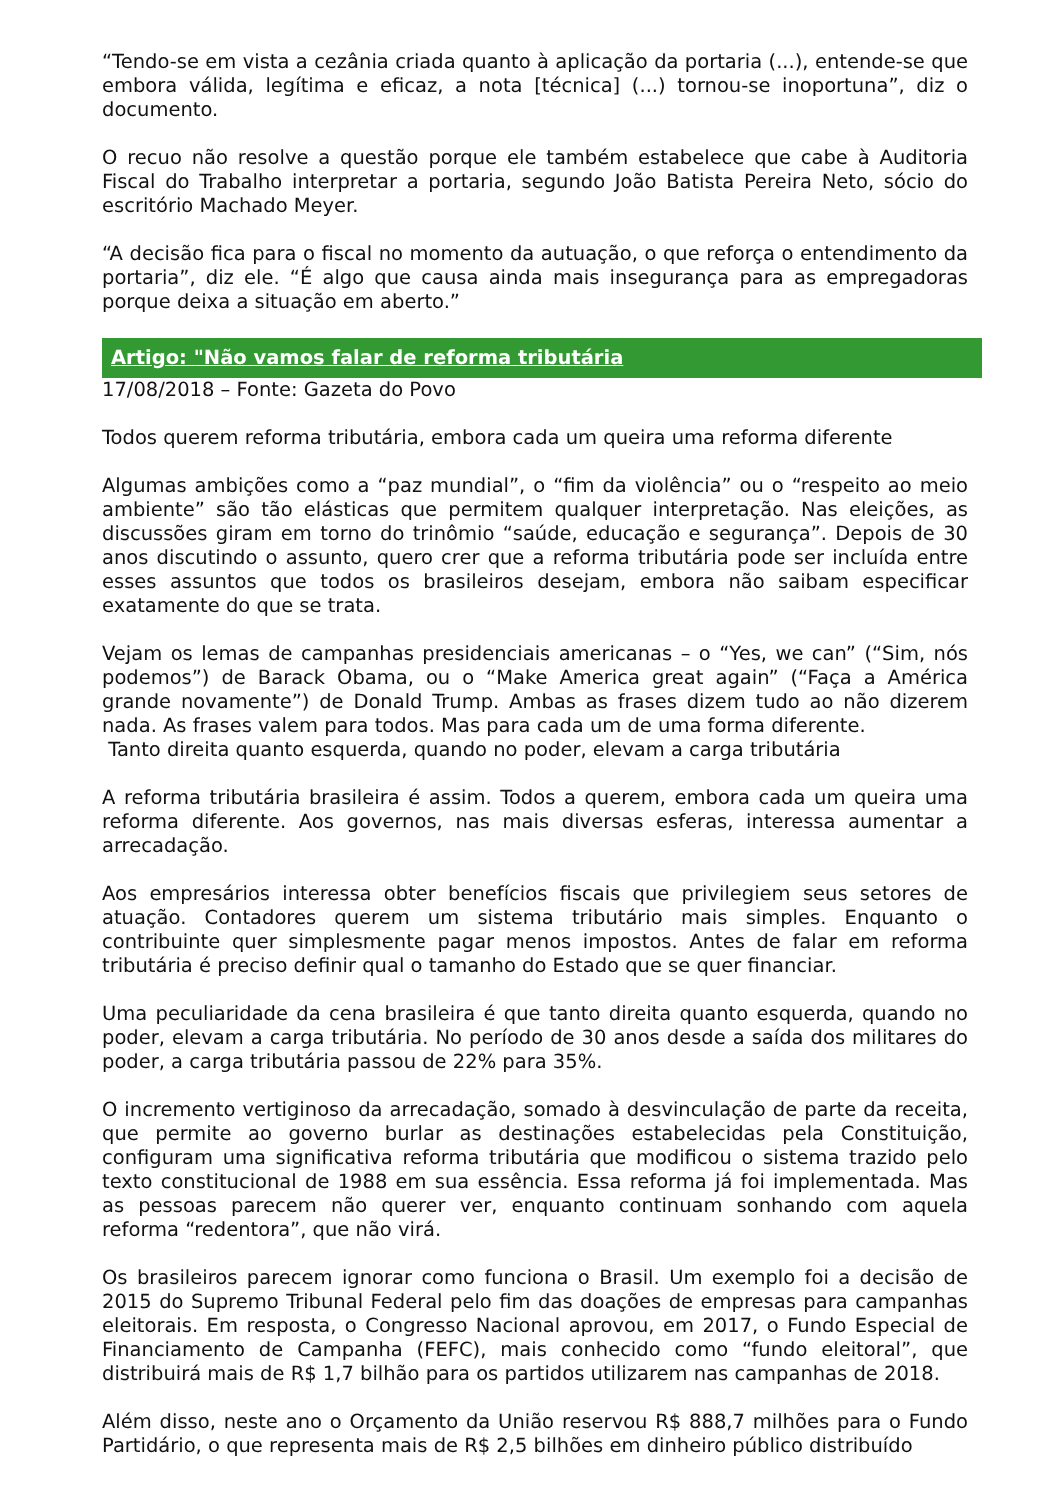“Tendo-se em vista a cezânia criada quanto à aplicação da portaria (...), entende-se que embora válida, legítima e eficaz, a nota [técnica] (...) tornou-se inoportuna”, diz o documento.
O recuo não resolve a questão porque ele também estabelece que cabe à Auditoria Fiscal do Trabalho interpretar a portaria, segundo João Batista Pereira Neto, sócio do escritório Machado Meyer.
“A decisão fica para o fiscal no momento da autuação, o que reforça o entendimento da portaria”, diz ele. “É algo que causa ainda mais insegurança para as empregadoras porque deixa a situação em aberto.”
Artigo: "Não vamos falar de reforma tributária
17/08/2018 – Fonte: Gazeta do Povo
Todos querem reforma tributária, embora cada um queira uma reforma diferente
Algumas ambições como a “paz mundial”, o “fim da violência” ou o “respeito ao meio ambiente” são tão elásticas que permitem qualquer interpretação. Nas eleições, as discussões giram em torno do trinômio “saúde, educação e segurança”. Depois de 30 anos discutindo o assunto, quero crer que a reforma tributária pode ser incluída entre esses assuntos que todos os brasileiros desejam, embora não saibam especificar exatamente do que se trata.
Vejam os lemas de campanhas presidenciais americanas – o “Yes, we can” (“Sim, nós podemos”) de Barack Obama, ou o “Make America great again” (“Faça a América grande novamente”) de Donald Trump. Ambas as frases dizem tudo ao não dizerem nada. As frases valem para todos. Mas para cada um de uma forma diferente.
Tanto direita quanto esquerda, quando no poder, elevam a carga tributária
A reforma tributária brasileira é assim. Todos a querem, embora cada um queira uma reforma diferente. Aos governos, nas mais diversas esferas, interessa aumentar a arrecadação.
Aos empresários interessa obter benefícios fiscais que privilegiem seus setores de atuação. Contadores querem um sistema tributário mais simples. Enquanto o contribuinte quer simplesmente pagar menos impostos. Antes de falar em reforma tributária é preciso definir qual o tamanho do Estado que se quer financiar.
Uma peculiaridade da cena brasileira é que tanto direita quanto esquerda, quando no poder, elevam a carga tributária. No período de 30 anos desde a saída dos militares do poder, a carga tributária passou de 22% para 35%.
O incremento vertiginoso da arrecadação, somado à desvinculação de parte da receita, que permite ao governo burlar as destinações estabelecidas pela Constituição, configuram uma significativa reforma tributária que modificou o sistema trazido pelo texto constitucional de 1988 em sua essência. Essa reforma já foi implementada. Mas as pessoas parecem não querer ver, enquanto continuam sonhando com aquela reforma “redentora”, que não virá.
Os brasileiros parecem ignorar como funciona o Brasil. Um exemplo foi a decisão de 2015 do Supremo Tribunal Federal pelo fim das doações de empresas para campanhas eleitorais. Em resposta, o Congresso Nacional aprovou, em 2017, o Fundo Especial de Financiamento de Campanha (FEFC), mais conhecido como “fundo eleitoral”, que distribuirá mais de R$ 1,7 bilhão para os partidos utilizarem nas campanhas de 2018.
Além disso, neste ano o Orçamento da União reservou R$ 888,7 milhões para o Fundo Partidário, o que representa mais de R$ 2,5 bilhões em dinheiro público distribuído